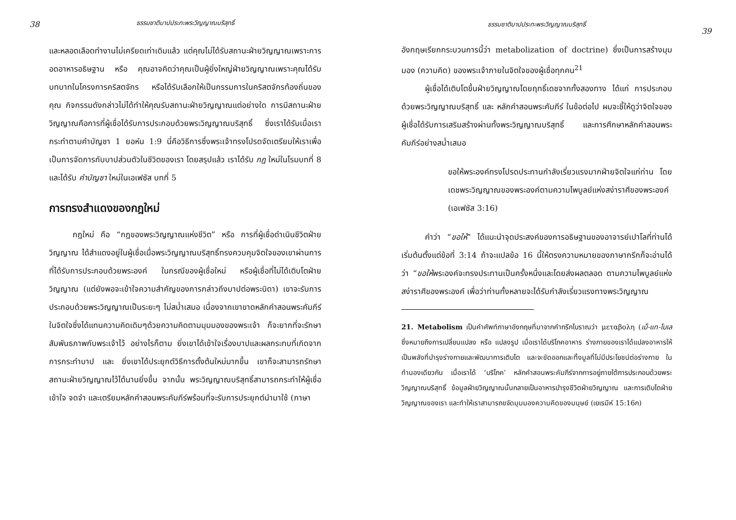38
ธรรมชาติบาปประทะพระวิญญาณบริสุทธิ์
และหลอดเลือดทำงานไม่เครียดเท่าเดิมแล้ว แต่คุณไม่ได้รับสถานะฝ่ายวิญญาณเพราะการอดอาหารอธิษฐาน หรือ คุณอาจคิดว่าคุณเป็นผู้ยิ่งใหญ่ฝ่ายวิญญาณเพราะคุณได้รับบทบาทในโครงการคริสตจักร หรือได้รับเลือกให้เป็นกรรมการในคริสตจักรท้องถิ่นของคุณ กิจกรรมดังกล่าวไม่ได้ทำให้คุณรับสถานะฝ่ายวิญญาณแต่อย่างใด การมีสถานะฝ่ายวิญญาณคือการที่ผู้เชื่อได้รับการประกอบด้วยพระวิญญาณบริสุทธิ์ ซึ่งเราได้รับเมื่อเรากระทำตามคำบัญชา 1 ยอห์น 1:9 นี่คือวิธีการซึ่งพระเจ้าทรงโปรดจัดเตรียมให้เราเพื่อเป็นการจัดการกับบาปส่วนตัวในชีวิตของเรา โดยสรุปแล้ว เราได้รับ กฎ ใหม่ในโรมบทที่ 8 และได้รับ คำบัญชา ใหม่ในเอเฟซัส บทที่ 5
การทรงสำแดงของกฎใหม่
กฎใหม่ คือ “กฎของพระวิญญาณแห่งชีวิต” หรือ การที่ผู้เชื่อดำเนินชีวิตฝ่ายวิญญาณ ได้สำแดงอยู่ในผู้เชื่อเมื่อพระวิญญาณบริสุทธิ์ทรงควบคุมจิตใจของเขาผ่านการที่ได้รับการประกอบด้วยพระองค์ ในกรณีของผู้เชื่อใหม่ หรือผู้เชื่อที่ไม่ได้เติบโตฝ่ายวิญญาณ (แต่ยังพอจะเข้าใจความสำคัญของการกล่าวถึงบาปต่อพระบิดา) เขาจะรับการประกอบด้วยพระวิญญาณเป็นระยะๆ ไม่สม่ำเสมอ เนื่องจากเขาขาดหลักคำสอนพระคัมภีร์ในจิตใจซึ่งได้แทนความคิดเดิมๆด้วยความคิดตามมุมมองของพระเจ้า ก็จะยากที่จะรักษาสัมพันธภาพกับพระเจ้าไว้ อย่างไรก็ตาม ยิ่งเขาได้เข้าใจเรื่องบาปและผลกระทบที่เกิดจากการกระทำบาป และ ยิ่งเขาได้ประยุกต์วิธีการตั้งต้นใหม่มากขึ้น เขาก็จะสามารถรักษาสถานะฝ่ายวิญญาณไว้ได้นานยิ่งขึ้น จากนั้น พระวิญญาณบริสุทธิ์สามารถกระทำให้ผู้เชื่อเข้าใจ จดจำ และเตรียมหลักคำสอนพระคัมภีร์พร้อมที่จะรับการประยุกต์นำมาใช้ (ภาษา
ธรรมชาติบาปประทะพระวิญญาณบริสุทธิ์
39
อังกฤษเรียกกระบวนการนี้ว่า metabolization of doctrine) ซึ่งเป็นการสร้างมุมมอง (ความคิด) ของพระเจ้าภายในจิตใจของผู้เชื่อทุกคน<sup>21</sup>
ผู้เชื่อได้เติบโตขึ้นฝ่ายวิญญาณโดยฤทธิ์เดชจากทั้งสองทาง ได้แก่ การประกอบด้วยพระวิญญาณบริสุทธิ์ และ หลักคำสอนพระคัมภีร์ ในข้อต่อไป ผมจะชี้ให้ดูว่าจิตใจของผู้เชื่อได้รับการเสริมสร้างผ่านทั้งพระวิญญาณบริสุทธิ์ และการศึกษาหลักคำสอนพระคัมภีร์อย่างสม่ำเสมอ
ขอให้พระองค์ทรงโปรดประทานกำลังเรี่ยวแรงมากฝ่ายจิตใจแก่ท่าน โดยเดชพระวิญญาณของพระองค์ตามความไพบูลย์แห่งสง่าราศีของพระองค์ (เอเฟซัส 3:16)
คำว่า “ขอให้” ได้แนะนำจุดประสงค์ของการอธิษฐานของอาจารย์เปาโลที่ท่านได้เริ่มต้นตั้งแต่ข้อที่ 3:14 ถ้าจะแปลข้อ 16 นี้ให้ตรงความหมายของภาษากรีกก็จะอ่านได้ว่า “ขอให้พระองค์จะทรงประทานเป็นครั้งหนึ่งและโดยส่งผลตลอด ตามความไพบูลย์แห่งสง่าราศีของพระองค์ เพื่อว่าท่านทั้งหลายจะได้รับกำลังเรี่ยวแรงทางพระวิญญาณ
21. Metabolism เป็นคำศัพท์ภาษาอังกฤษที่มาจากคำกรีกโบราณว่า μεταβολη (เม็-แท-โบเล ซึ่งหมายถึงการเปลี่ยนแปลง หรือ แปลงรูป เมื่อเราได้บริโภคอาหาร ร่างกายของเราได้แปลงอาหารให้เป็นพลังที่บำรุงร่างกายและพัฒนาการเติบโต และจะขัดออกและทิ้งมูลที่ไม่มีประโยชน์ต่อร่างกาย ในทำนองเดียวกัน เมื่อเราได้ ‘บริโภค’ หลักคำสอนพระคัมภีร์จากการอยู่ภายใต้การประกอบด้วยพระวิญญาณบริสุทธิ์ ข้อมูลฝ่ายวิญญาณนั้นกลายเป็นอาหารบำรุงชีวิตฝ่ายวิญญาณ และการเติบโตฝ่ายวิญญาณของเรา และทำให้เราสามารถขจัดมุมมองความคิดของมนุษย์ (เยเรมีห์ 15:16ก)